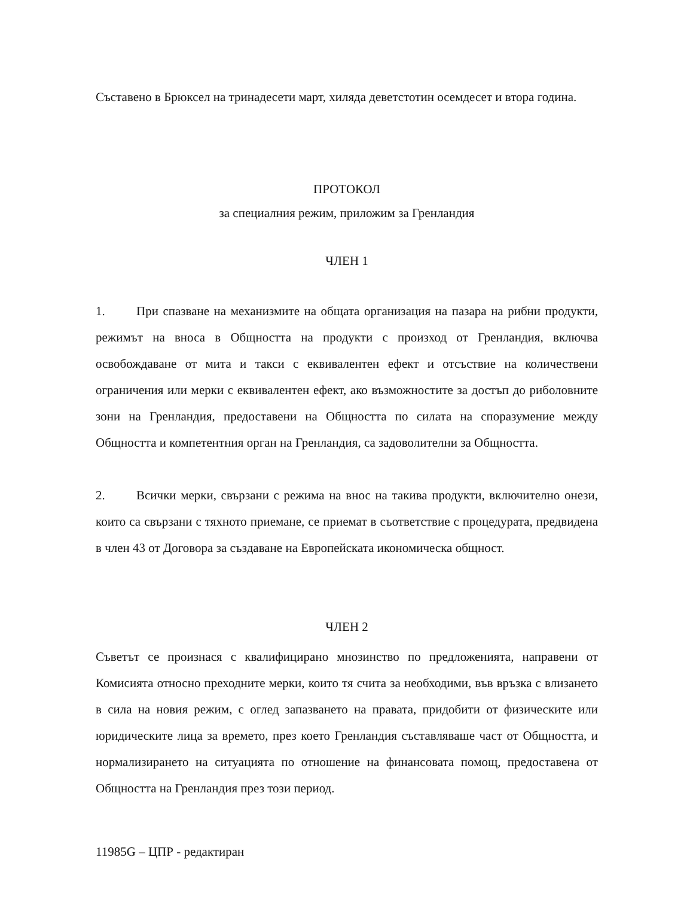Съставено в Брюксел на тринадесети март, хиляда деветстотин осемдесет и втора година.
ПРОТОКОЛ
за специалния режим, приложим за Гренландия
ЧЛЕН 1
1. При спазване на механизмите на общата организация на пазара на рибни продукти, режимът на вноса в Общността на продукти с произход от Гренландия, включва освобождаване от мита и такси с еквивалентен ефект и отсъствие на количествени ограничения или мерки с еквивалентен ефект, ако възможностите за достъп до риболовните зони на Гренландия, предоставени на Общността по силата на споразумение между Общността и компетентния орган на Гренландия, са задоволителни за Общността.
2. Всички мерки, свързани с режима на внос на такива продукти, включително онези, които са свързани с тяхното приемане, се приемат в съответствие с процедурата, предвидена в член 43 от Договора за създаване на Европейската икономическа общност.
ЧЛЕН 2
Съветът се произнася с квалифицирано мнозинство по предложенията, направени от Комисията относно преходните мерки, които тя счита за необходими, във връзка с влизането в сила на новия режим, с оглед запазването на правата, придобити от физическите или юридическите лица за времето, през което Гренландия съставляваше част от Общността, и нормализирането на ситуацията по отношение на финансовата помощ, предоставена от Общността на Гренландия през този период.
11985G – ЦПР - редактиран